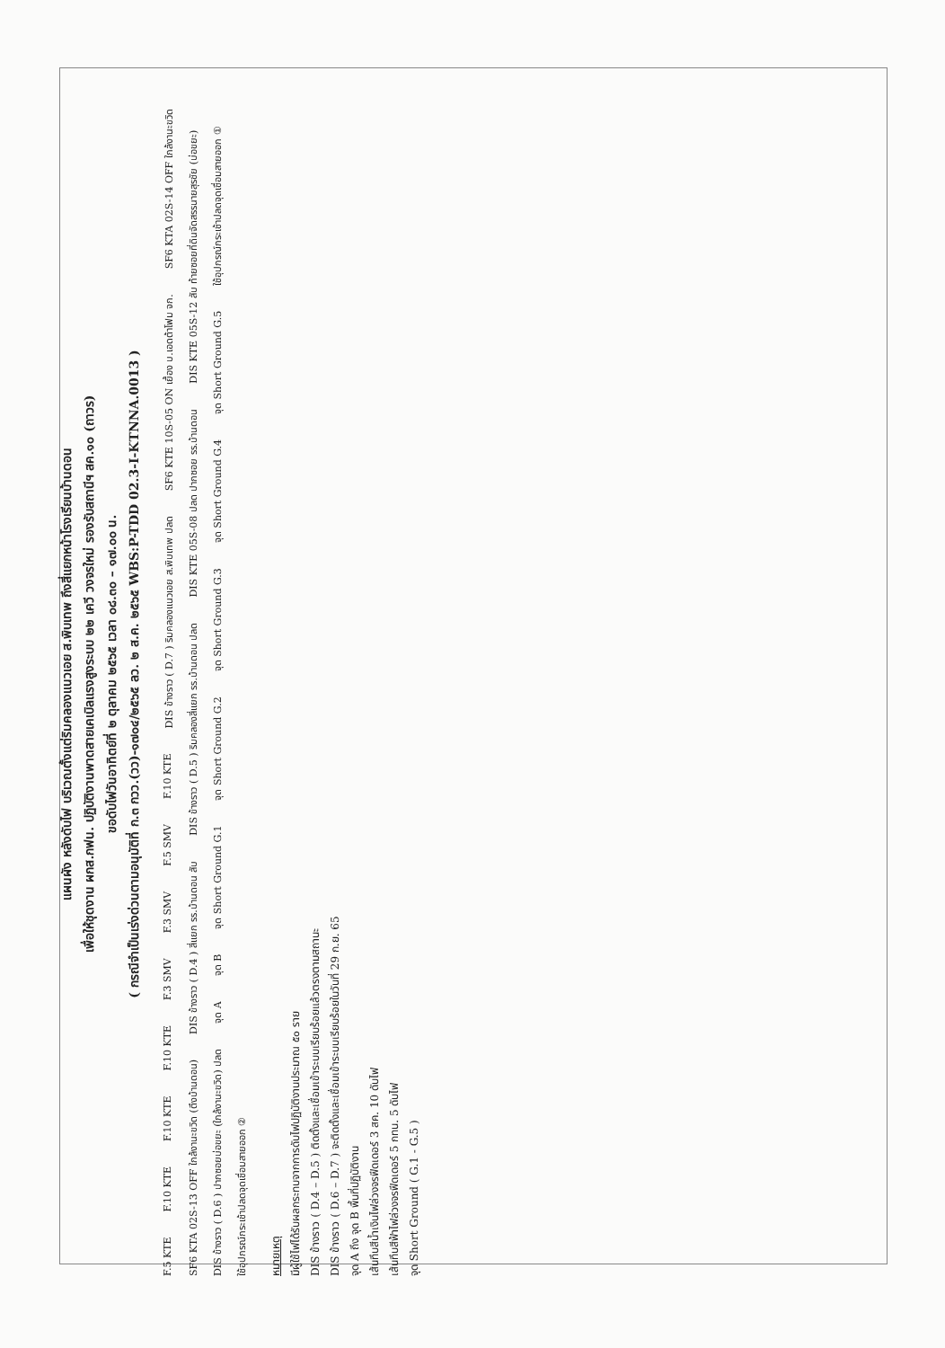แผนผัง หลังดับไฟ บริเวณตั้งแต่ริมคลองแนวเอย ส.พิบเทพ ถึงสี่แยกหน้าโรงเรียนบ้านดอน
เพื่อให้ชุดงาน ผกส.กฟน. ปฏิบัติงานพาดสายเคเบิลแรงสูงระบบ ๒๒ เควี วงจรใหม่ รองรับสถานีฯ สค.๑๐ (ถาวร)
ขอดับไฟวันอาทิตย์ที่ ๒ ตุลาคม ๒๕๖๕ เวลา ๐๘.๓๐ – ๑๗.๐๐ น.
( กรณีจำเป็นเร่งด่วนตามอนุมัติที่ ก.๓ กวว.(วว)-๑๗๐๔/๒๕๖๕ ลว. ๒ ส.ค. ๒๕๖๕ WBS:P-TDD 02.3-I-KTNNA.0013 )
F.5 KTE F.10 KTE F.10 KTE F.10 KTE F.3 SMV F.3 SMV F.5 SMV F.10 KTE DIS ข้างราว ( D.7 ) ริมคลองแนวเอย ส.พิบเทพ ปลด SF6 KTE 10S-05 ON เยื้อง บ.เอดต้าโฟม จก. SF6 KTA 02S-14 OFF ใกล้งานะขวิด SF6 KTA 02S-13 OFF ใกล้งานะขวิด (ตึงบ้านดอน) DIS ข้างราว ( D.4 ) สี่แยก รร.บ้านดอน สับ DIS ข้างราว ( D.5 ) ริมคลองสี่แยก รร.บ้านดอน ปลด DIS KTE 05S-08 ปลด ปากซอย รร.บ้านดอน DIS KTE 05S-12 สับ ท้ายซอยที่ดินจัดสรรนายสุรชัย (บ่อขยะ) DIS ข้างราว ( D.6 ) ปากซอยบ่อขยะ (ใกล้งานะขวิด) ปลด จุด A จุด B จุด Short Ground G.1 จุด Short Ground G.2 จุด Short Ground G.3 จุด Short Ground G.4 จุด Short Ground G.5 ใช้อุปกรณ์กระเช้าปลดจุดเชื่อมสายออก ① ใช้อุปกรณ์กระเช้าปลดจุดเชื่อมสายออก ②
หมายเหตุ
มีผู้ใช้ไฟได้รับผลกระทบจากการดับไฟปฏิบัติงานประมาณ ๕๐ ราย
DIS ข้างราว ( D.4 – D.5 ) ติดตั้งและเชื่อมเข้าระบบเรียบร้อยแล้วตรงตามสถานะ
DIS ข้างราว ( D.6 – D.7 ) จะติดตั้งและเชื่อมเข้าระบบเรียบร้อยในวันที่ 29 ก.ย. 65
จุด A ถึง จุด B พื้นที่ปฏิบัติงาน
เส้นทึบสีน้ำเงินไฟล่วงจรฟีดเดอร์ 3 สค. 10 ดับไฟ
เส้นทึบสีฟ้าไฟล่วงจรฟีดเดอร์ 5 กทน. 5 ดับไฟ
จุด Short Ground ( G.1 - G.5 )